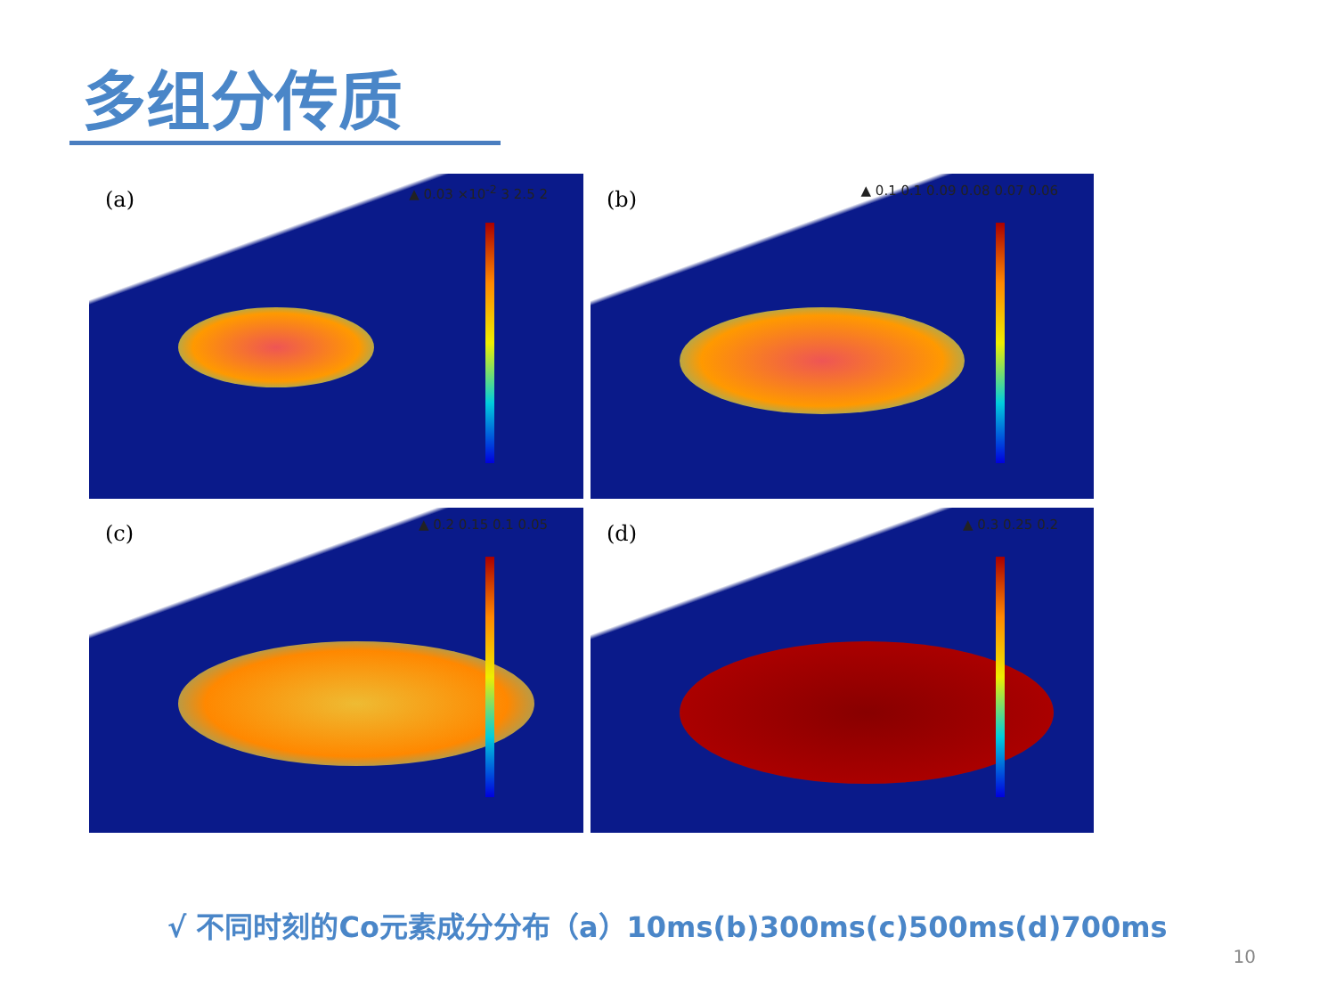多组分传质
(a) ▲ 0.03 ×10<sup>-2</sup> 3 2.5 2
(b) ▲ 0.1 0.1 0.09 0.08 0.07 0.06
(c) ▲ 0.2 0.15 0.1 0.05
(d) ▲ 0.3 0.25 0.2
√ 不同时刻的Co元素成分分布（a）10ms(b)300ms(c)500ms(d)700ms
10